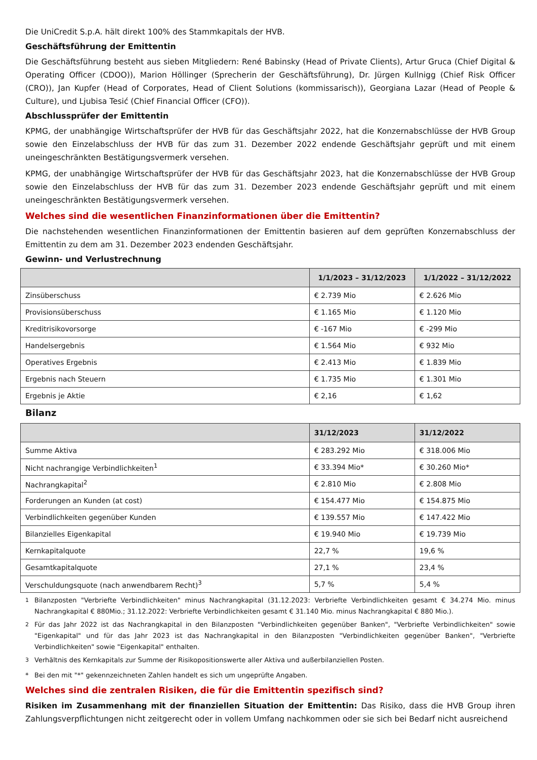Die UniCredit S.p.A. hält direkt 100% des Stammkapitals der HVB.
Geschäftsführung der Emittentin
Die Geschäftsführung besteht aus sieben Mitgliedern: René Babinsky (Head of Private Clients), Artur Gruca (Chief Digital & Operating Officer (CDOO)), Marion Höllinger (Sprecherin der Geschäftsführung), Dr. Jürgen Kullnigg (Chief Risk Officer (CRO)), Jan Kupfer (Head of Corporates, Head of Client Solutions (kommissarisch)), Georgiana Lazar (Head of People & Culture), und Ljubisa Tesić (Chief Financial Officer (CFO)).
Abschlussprüfer der Emittentin
KPMG, der unabhängige Wirtschaftsprüfer der HVB für das Geschäftsjahr 2022, hat die Konzernabschlüsse der HVB Group sowie den Einzelabschluss der HVB für das zum 31. Dezember 2022 endende Geschäftsjahr geprüft und mit einem uneingeschränkten Bestätigungsvermerk versehen.
KPMG, der unabhängige Wirtschaftsprüfer der HVB für das Geschäftsjahr 2023, hat die Konzernabschlüsse der HVB Group sowie den Einzelabschluss der HVB für das zum 31. Dezember 2023 endende Geschäftsjahr geprüft und mit einem uneingeschränkten Bestätigungsvermerk versehen.
Welches sind die wesentlichen Finanzinformationen über die Emittentin?
Die nachstehenden wesentlichen Finanzinformationen der Emittentin basieren auf dem geprüften Konzernabschluss der Emittentin zu dem am 31. Dezember 2023 endenden Geschäftsjahr.
Gewinn- und Verlustrechnung
| | 1/1/2023 – 31/12/2023 | 1/1/2022 – 31/12/2022 |
| --- | --- | --- |
| Zinsüberschuss | € 2.739 Mio | € 2.626 Mio |
| Provisionsüberschuss | € 1.165 Mio | € 1.120 Mio |
| Kreditrisikovorsorge | € -167 Mio | € -299 Mio |
| Handelsergebnis | € 1.564 Mio | € 932 Mio |
| Operatives Ergebnis | € 2.413 Mio | € 1.839 Mio |
| Ergebnis nach Steuern | € 1.735 Mio | € 1.301 Mio |
| Ergebnis je Aktie | € 2,16 | € 1,62 |
Bilanz
| | 31/12/2023 | 31/12/2022 |
| --- | --- | --- |
| Summe Aktiva | € 283.292 Mio | € 318.006 Mio |
| Nicht nachrangige Verbindlichkeiten<sup>1</sup> | € 33.394 Mio* | € 30.260 Mio* |
| Nachrangkapital<sup>2</sup> | € 2.810 Mio | € 2.808 Mio |
| Forderungen an Kunden (at cost) | € 154.477 Mio | € 154.875 Mio |
| Verbindlichkeiten gegenüber Kunden | € 139.557 Mio | € 147.422 Mio |
| Bilanzielles Eigenkapital | € 19.940 Mio | € 19.739 Mio |
| Kernkapitalquote | 22,7 % | 19,6 % |
| Gesamtkapitalquote | 27,1 % | 23,4 % |
| Verschuldungsquote (nach anwendbarem Recht)<sup>3</sup> | 5,7 % | 5,4 % |
<sup>1</sup> Bilanzposten "Verbriefte Verbindlichkeiten" minus Nachrangkapital (31.12.2023: Verbriefte Verbindlichkeiten gesamt € 34.274 Mio. minus Nachrangkapital € 880Mio.; 31.12.2022: Verbriefte Verbindlichkeiten gesamt € 31.140 Mio. minus Nachrangkapital € 880 Mio.).
<sup>2</sup> Für das Jahr 2022 ist das Nachrangkapital in den Bilanzposten "Verbindlichkeiten gegenüber Banken", "Verbriefte Verbindlichkeiten" sowie "Eigenkapital" und für das Jahr 2023 ist das Nachrangkapital in den Bilanzposten "Verbindlichkeiten gegenüber Banken", "Verbriefte Verbindlichkeiten" sowie "Eigenkapital" enthalten.
<sup>3</sup> Verhältnis des Kernkapitals zur Summe der Risikopositionswerte aller Aktiva und außerbilanziellen Posten.
* Bei den mit "*" gekennzeichneten Zahlen handelt es sich um ungeprüfte Angaben.
Welches sind die zentralen Risiken, die für die Emittentin spezifisch sind?
Risiken im Zusammenhang mit der finanziellen Situation der Emittentin: Das Risiko, dass die HVB Group ihren Zahlungsverpflichtungen nicht zeitgerecht oder in vollem Umfang nachkommen oder sie sich bei Bedarf nicht ausreichend